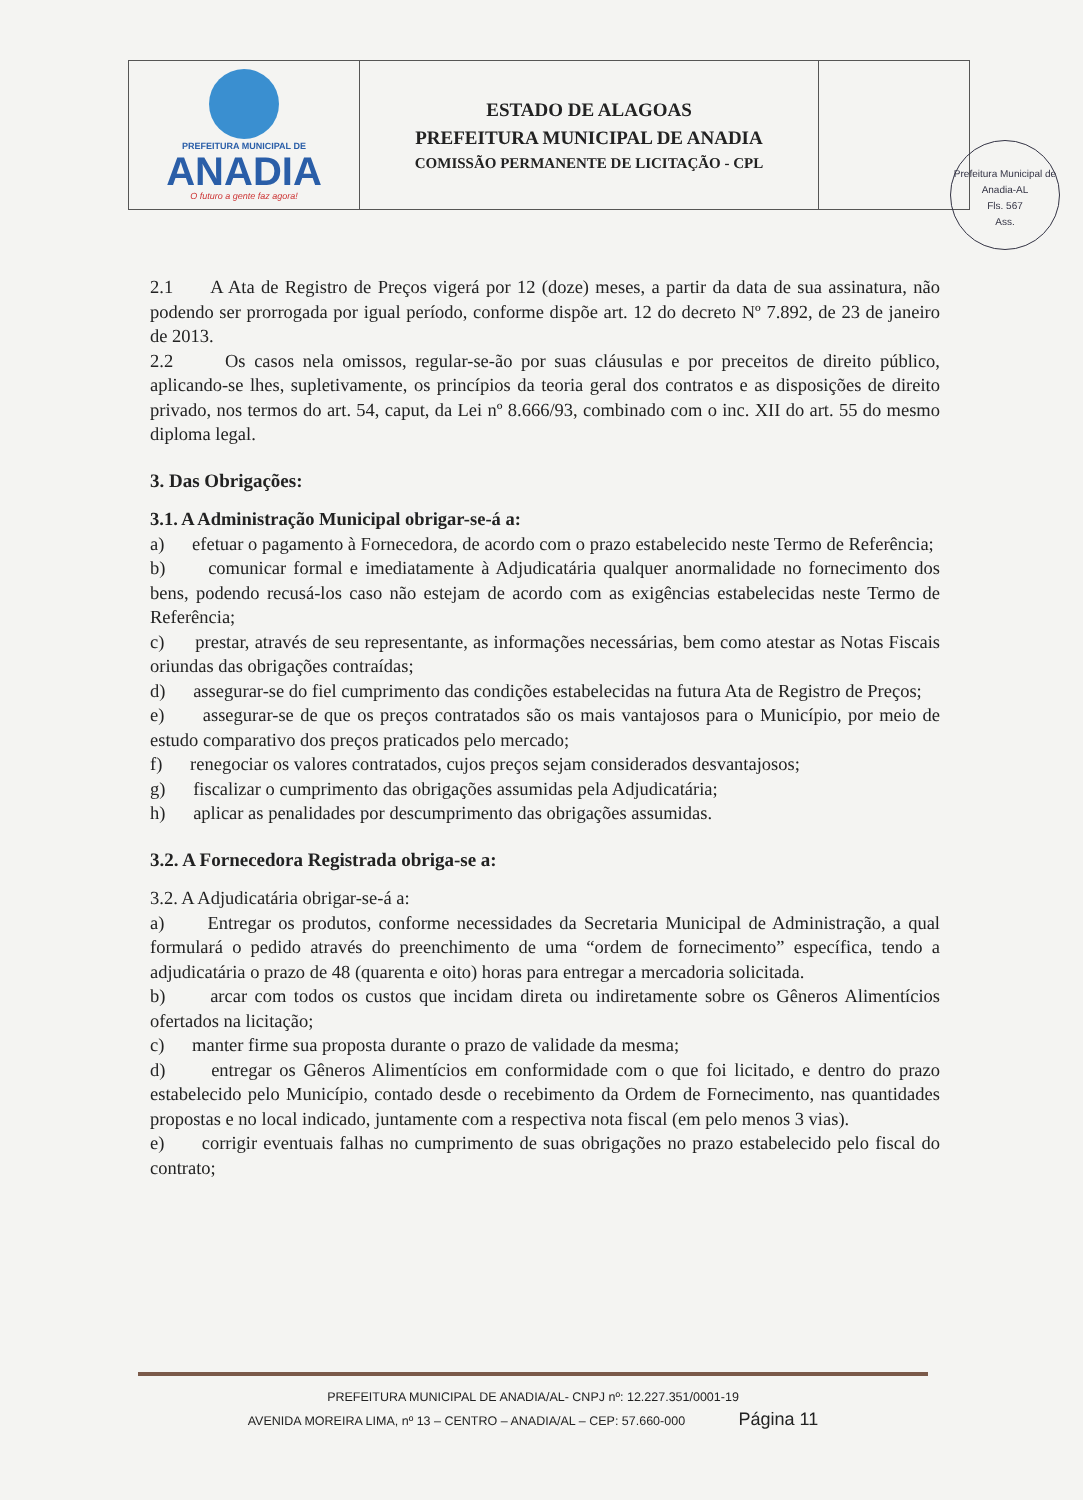PREFEITURA MUNICIPAL DE
ANADIA
O futuro a gente faz agora!
ESTADO DE ALAGOAS
PREFEITURA MUNICIPAL DE ANADIA
COMISSÃO PERMANENTE DE LICITAÇÃO - CPL
Prefeitura Municipal de Anadia-AL
Fls. 567
Ass.
2.1 A Ata de Registro de Preços vigerá por 12 (doze) meses, a partir da data de sua assinatura, não podendo ser prorrogada por igual período, conforme dispõe art. 12 do decreto Nº 7.892, de 23 de janeiro de 2013.
2.2 Os casos nela omissos, regular-se-ão por suas cláusulas e por preceitos de direito público, aplicando-se lhes, supletivamente, os princípios da teoria geral dos contratos e as disposições de direito privado, nos termos do art. 54, caput, da Lei nº 8.666/93, combinado com o inc. XII do art. 55 do mesmo diploma legal.
3. Das Obrigações:
3.1. A Administração Municipal obrigar-se-á a:
a) efetuar o pagamento à Fornecedora, de acordo com o prazo estabelecido neste Termo de Referência;
b) comunicar formal e imediatamente à Adjudicatária qualquer anormalidade no fornecimento dos bens, podendo recusá-los caso não estejam de acordo com as exigências estabelecidas neste Termo de Referência;
c) prestar, através de seu representante, as informações necessárias, bem como atestar as Notas Fiscais oriundas das obrigações contraídas;
d) assegurar-se do fiel cumprimento das condições estabelecidas na futura Ata de Registro de Preços;
e) assegurar-se de que os preços contratados são os mais vantajosos para o Município, por meio de estudo comparativo dos preços praticados pelo mercado;
f) renegociar os valores contratados, cujos preços sejam considerados desvantajosos;
g) fiscalizar o cumprimento das obrigações assumidas pela Adjudicatária;
h) aplicar as penalidades por descumprimento das obrigações assumidas.
3.2. A Fornecedora Registrada obriga-se a:
3.2. A Adjudicatária obrigar-se-á a:
a) Entregar os produtos, conforme necessidades da Secretaria Municipal de Administração, a qual formulará o pedido através do preenchimento de uma “ordem de fornecimento” específica, tendo a adjudicatária o prazo de 48 (quarenta e oito) horas para entregar a mercadoria solicitada.
b) arcar com todos os custos que incidam direta ou indiretamente sobre os Gêneros Alimentícios ofertados na licitação;
c) manter firme sua proposta durante o prazo de validade da mesma;
d) entregar os Gêneros Alimentícios em conformidade com o que foi licitado, e dentro do prazo estabelecido pelo Município, contado desde o recebimento da Ordem de Fornecimento, nas quantidades propostas e no local indicado, juntamente com a respectiva nota fiscal (em pelo menos 3 vias).
e) corrigir eventuais falhas no cumprimento de suas obrigações no prazo estabelecido pelo fiscal do contrato;
PREFEITURA MUNICIPAL DE ANADIA/AL- CNPJ nº: 12.227.351/0001-19
AVENIDA MOREIRA LIMA, nº 13 – CENTRO – ANADIA/AL – CEP: 57.660-000 Página 11